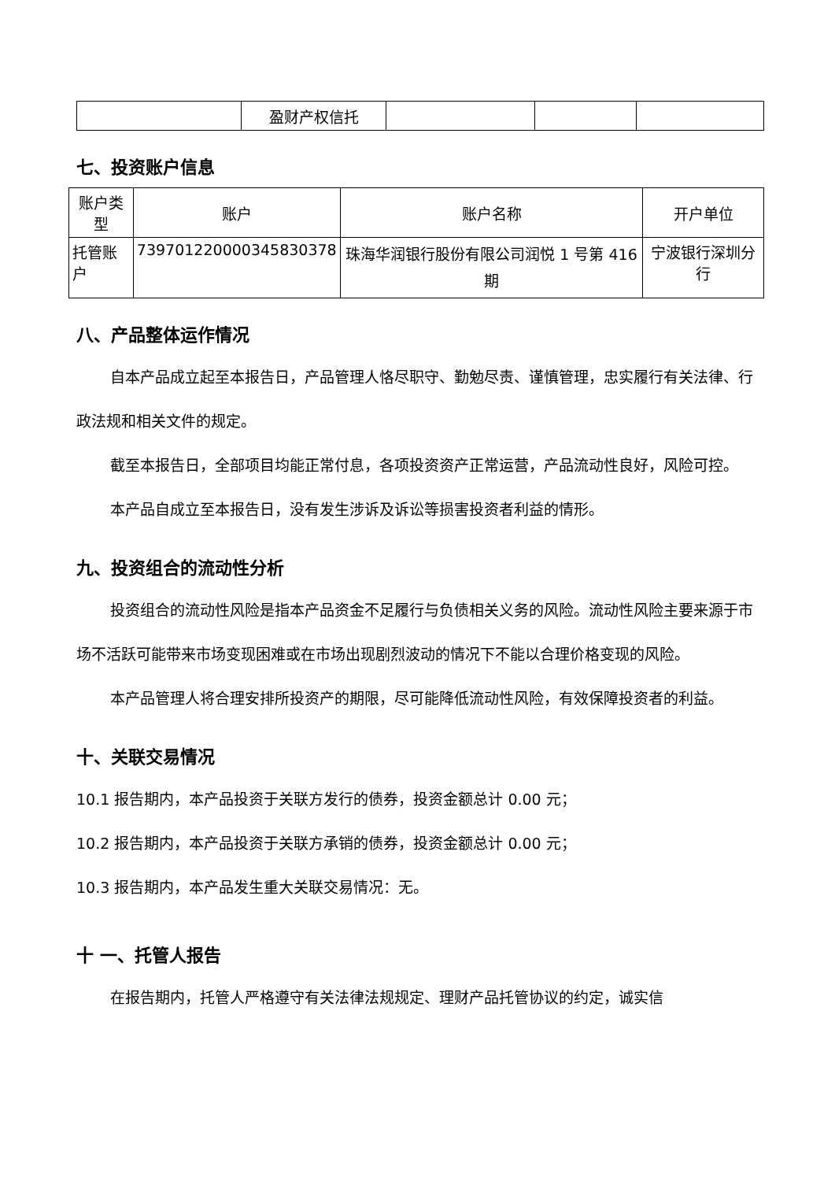| | 盈财产权信托 | | | |
七、投资账户信息
| 账户类型 | 账户 | 账户名称 | 开户单位 |
| --- | --- | --- | --- |
| 托管账户 | 739701220000345830378 | 珠海华润银行股份有限公司润悦 1 号第 416 期 | 宁波银行深圳分行 |
八、产品整体运作情况
自本产品成立起至本报告日，产品管理人恪尽职守、勤勉尽责、谨慎管理，忠实履行有关法律、行政法规和相关文件的规定。
截至本报告日，全部项目均能正常付息，各项投资资产正常运营，产品流动性良好，风险可控。
本产品自成立至本报告日，没有发生涉诉及诉讼等损害投资者利益的情形。
九、投资组合的流动性分析
投资组合的流动性风险是指本产品资金不足履行与负债相关义务的风险。流动性风险主要来源于市场不活跃可能带来市场变现困难或在市场出现剧烈波动的情况下不能以合理价格变现的风险。
本产品管理人将合理安排所投资产的期限，尽可能降低流动性风险，有效保障投资者的利益。
十、关联交易情况
10.1 报告期内，本产品投资于关联方发行的债券，投资金额总计 0.00 元；
10.2 报告期内，本产品投资于关联方承销的债券，投资金额总计 0.00 元；
10.3 报告期内，本产品发生重大关联交易情况：无。
十 一、托管人报告
在报告期内，托管人严格遵守有关法律法规规定、理财产品托管协议的约定，诚实信